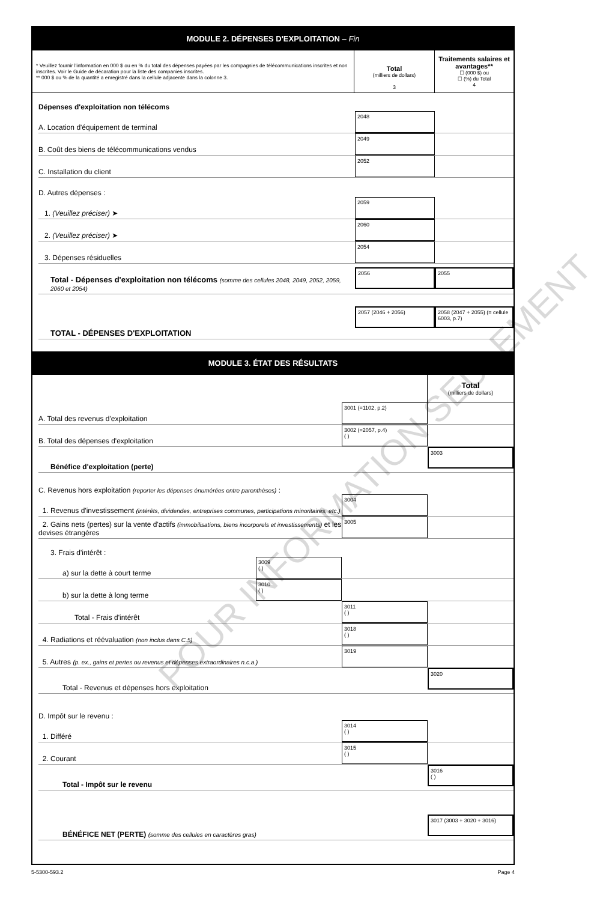MODULE 2. DÉPENSES D'EXPLOITATION – Fin
* Veuillez fournir l'information en 000 $ ou en % du total des dépenses payées par les compagnies de télécommunications inscrites et non inscrites. Voir le Guide de décaration pour la liste des companies inscrites.
** 000 $ ou % de la quantité a enregistré dans la cellule adjacente dans la colonne 3.
Total
(milliers de dollars)
3
Traitements salaires et avantages**
☐ (000 $) ou
☐ (%) du Total
4
Dépenses d'exploitation non télécoms
A. Location d'équipement de terminal
2048
B. Coût des biens de télécommunications vendus
2049
C. Installation du client
2052
D. Autres dépenses :
1. (Veuillez préciser) ➤
2059
2. (Veuillez préciser) ➤
2060
3. Dépenses résiduelles
2054
Total - Dépenses d'exploitation non télécoms (somme des cellules 2048, 2049, 2052, 2059, 2060 et 2054)
2056
2055
TOTAL - DÉPENSES D'EXPLOITATION
2057 (2046 + 2056)
2058 (2047 + 2055) (= cellule 6003, p.7)
MODULE 3. ÉTAT DES RÉSULTATS
Total
(milliers de dollars)
A. Total des revenus d'exploitation
3001 (=1102, p.2)
B. Total des dépenses d'exploitation
3002 (=2057, p.4)
( )
Bénéfice d'exploitation (perte)
3003
C. Revenus hors exploitation (reporter les dépenses énumérées entre parenthèses) :
1. Revenus d'investissement (intérêts, dividendes, entreprises communes, participations minoritaires, etc.)
3004
2. Gains nets (pertes) sur la vente d'actifs (immobilisations, biens incorporels et investissements) et les devises étrangères
3005
3. Frais d'intérêt :
a) sur la dette à court terme
3009
( )
b) sur la dette à long terme
3010
( )
Total - Frais d'intérêt
3011
( )
4. Radiations et réévaluation (non inclus dans C.5)
3018
( )
5. Autres (p. ex., gains et pertes ou revenus et dépenses extraordinaires n.c.a.)
3019
Total - Revenus et dépenses hors exploitation
3020
D. Impôt sur le revenu :
1. Différé
3014
( )
2. Courant
3015
( )
Total - Impôt sur le revenu
3016
( )
BÉNÉFICE NET (PERTE) (somme des cellules en caractères gras)
3017 (3003 + 3020 + 3016)
POUR INFORMATION SEULEMENT
5-5300-593.2 Page 4